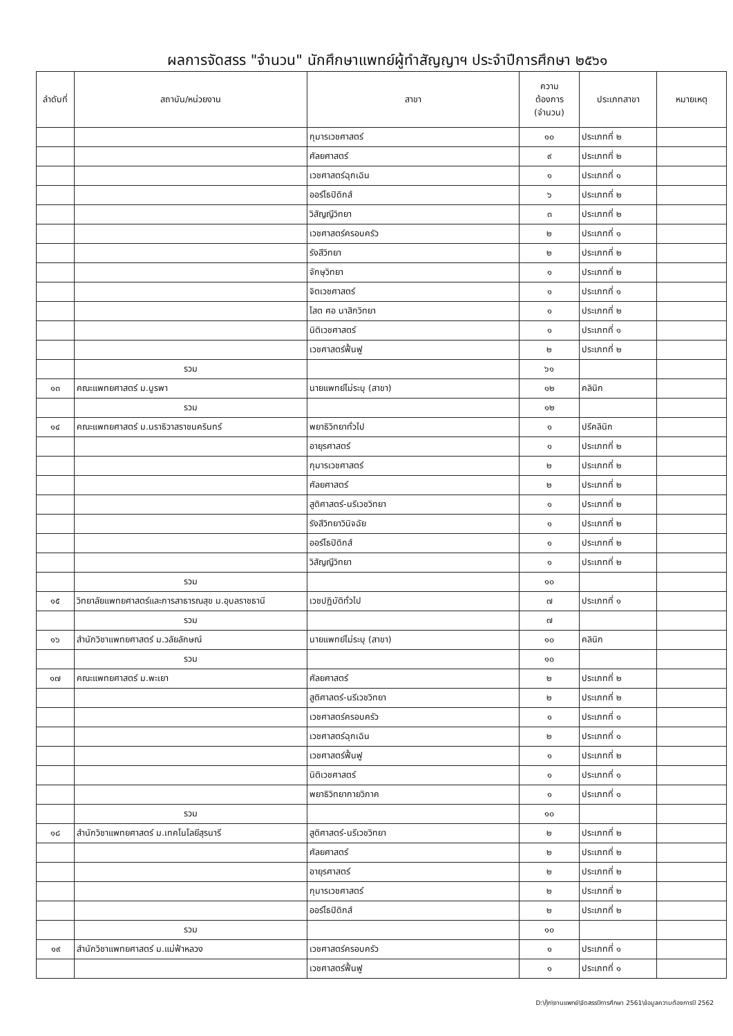ผลการจัดสรร "จำนวน" นักศึกษาแพทย์ผู้ทำสัญญาฯ ประจำปีการศึกษา ๒๕๖๑
| ลำดับที่ | สถาบัน/หน่วยงาน | สาขา | ความ ต้องการ (จำนวน) | ประเภทสาขา | หมายเหตุ |
| --- | --- | --- | --- | --- | --- |
| | | กุมารเวชศาสตร์ | ๑๐ | ประเภทที่ ๒ | |
| | | ศัลยศาสตร์ | ๙ | ประเภทที่ ๒ | |
| | | เวชศาสตร์ฉุกเฉิน | ๑ | ประเภทที่ ๑ | |
| | | ออร์โธปิดิกส์ | ๖ | ประเภทที่ ๒ | |
| | | วิสัญญีวิทยา | ๓ | ประเภทที่ ๒ | |
| | | เวชศาสตร์ครอบครัว | ๒ | ประเภทที่ ๑ | |
| | | รังสีวิทยา | ๒ | ประเภทที่ ๒ | |
| | | จักษุวิทยา | ๑ | ประเภทที่ ๒ | |
| | | จิตเวชศาสตร์ | ๑ | ประเภทที่ ๑ | |
| | | โสต ศอ นาสิกวิทยา | ๑ | ประเภทที่ ๒ | |
| | | นิติเวชศาสตร์ | ๑ | ประเภทที่ ๑ | |
| | | เวชศาสตร์ฟื้นฟู | ๒ | ประเภทที่ ๒ | |
| | รวม | | ๖๑ | | |
| ๑๓ | คณะแพทยศาสตร์ ม.บูรพา | นายแพทย์ไม่ระบุ (สาขา) | ๑๒ | คลินิก | |
| | รวม | | ๑๒ | | |
| ๑๔ | คณะแพทยศาสตร์ ม.นราธิวาสราชนครินทร์ | พยาธิวิทยาทั่วไป | ๑ | ปรีคลินิก | |
| | | อายุรศาสตร์ | ๑ | ประเภทที่ ๒ | |
| | | กุมารเวชศาสตร์ | ๒ | ประเภทที่ ๒ | |
| | | ศัลยศาสตร์ | ๒ | ประเภทที่ ๒ | |
| | | สูติศาสตร์-นรีเวชวิทยา | ๑ | ประเภทที่ ๒ | |
| | | รังสีวิทยาวินิจฉัย | ๑ | ประเภทที่ ๒ | |
| | | ออร์โธปิดิกส์ | ๑ | ประเภทที่ ๒ | |
| | | วิสัญญีวิทยา | ๑ | ประเภทที่ ๒ | |
| | รวม | | ๑๐ | | |
| ๑๕ | วิทยาลัยแพทยศาสตร์และการสาธารณสุข ม.อุบลราชธานี | เวชปฏิบัติทั่วไป | ๗ | ประเภทที่ ๑ | |
| | รวม | | ๗ | | |
| ๑๖ | สำนักวิชาแพทยศาสตร์ ม.วลัยลักษณ์ | นายแพทย์ไม่ระบุ (สาขา) | ๑๐ | คลินิก | |
| | รวม | | ๑๐ | | |
| ๑๗ | คณะแพทยศาสตร์ ม.พะเยา | ศัลยศาสตร์ | ๒ | ประเภทที่ ๒ | |
| | | สูติศาสตร์-นรีเวชวิทยา | ๒ | ประเภทที่ ๒ | |
| | | เวชศาสตร์ครอบครัว | ๑ | ประเภทที่ ๑ | |
| | | เวชศาสตร์ฉุกเฉิน | ๒ | ประเภทที่ ๑ | |
| | | เวชศาสตร์ฟื้นฟู | ๑ | ประเภทที่ ๒ | |
| | | นิติเวชศาสตร์ | ๑ | ประเภทที่ ๑ | |
| | | พยาธิวิทยากายวิภาค | ๑ | ประเภทที่ ๑ | |
| | รวม | | ๑๐ | | |
| ๑๘ | สำนักวิชาแพทยศาสตร์ ม.เทคโนโลยีสุรนารี | สูติศาสตร์-นรีเวชวิทยา | ๒ | ประเภทที่ ๒ | |
| | | ศัลยศาสตร์ | ๒ | ประเภทที่ ๒ | |
| | | อายุรศาสตร์ | ๒ | ประเภทที่ ๒ | |
| | | กุมารเวชศาสตร์ | ๒ | ประเภทที่ ๒ | |
| | | ออร์โธปิดิกส์ | ๒ | ประเภทที่ ๒ | |
| | รวม | | ๑๐ | | |
| ๑๙ | สำนักวิชาแพทยศาสตร์ ม.แม่ฟ้าหลวง | เวชศาสตร์ครอบครัว | ๑ | ประเภทที่ ๑ | |
| | | เวชศาสตร์ฟื้นฟู | ๑ | ประเภทที่ ๑ | |
D:\กุ๊ก\งานแพทย์\จัดสรรปีการศึกษา 2561\ข้อมูลความต้องการปี 2562